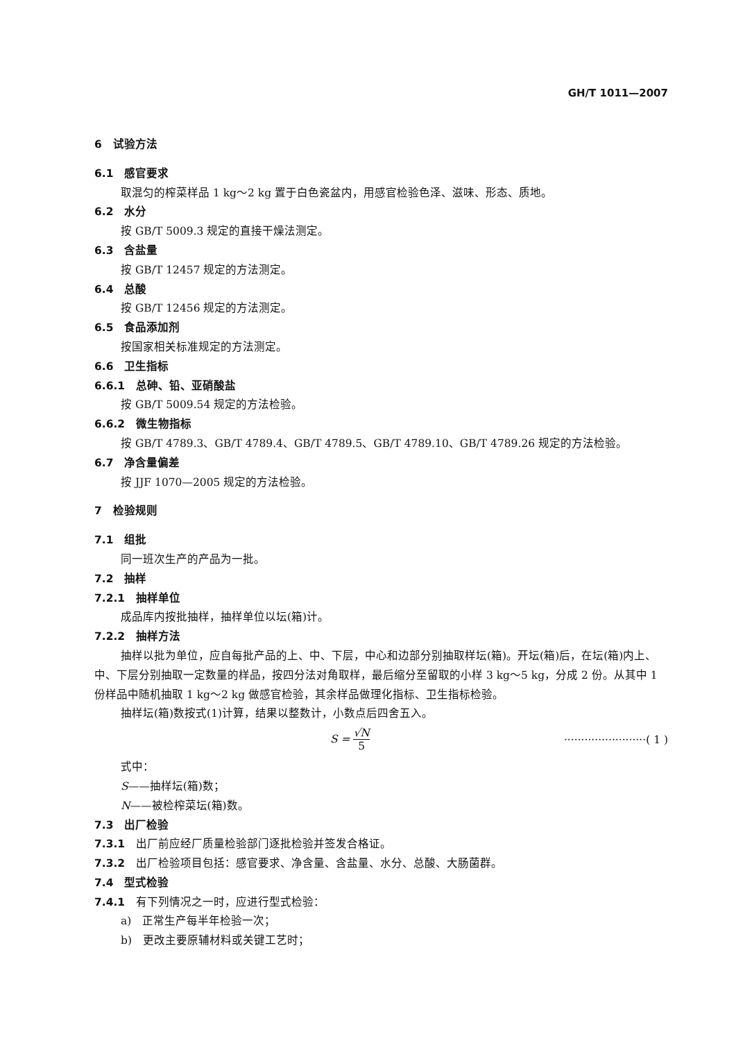GH/T 1011—2007
6　试验方法
6.1　感官要求
取混匀的榨菜样品 1 kg～2 kg 置于白色瓷盆内，用感官检验色泽、滋味、形态、质地。
6.2　水分
按 GB/T 5009.3 规定的直接干燥法测定。
6.3　含盐量
按 GB/T 12457 规定的方法测定。
6.4　总酸
按 GB/T 12456 规定的方法测定。
6.5　食品添加剂
按国家相关标准规定的方法测定。
6.6　卫生指标
6.6.1　总砷、铅、亚硝酸盐
按 GB/T 5009.54 规定的方法检验。
6.6.2　微生物指标
按 GB/T 4789.3、GB/T 4789.4、GB/T 4789.5、GB/T 4789.10、GB/T 4789.26 规定的方法检验。
6.7　净含量偏差
按 JJF 1070—2005 规定的方法检验。
7　检验规则
7.1　组批
同一班次生产的产品为一批。
7.2　抽样
7.2.1　抽样单位
成品库内按批抽样，抽样单位以坛(箱)计。
7.2.2　抽样方法
抽样以批为单位，应自每批产品的上、中、下层，中心和边部分别抽取样坛(箱)。开坛(箱)后，在坛(箱)内上、中、下层分别抽取一定数量的样品，按四分法对角取样，最后缩分至留取的小样 3 kg～5 kg，分成 2 份。从其中 1 份样品中随机抽取 1 kg～2 kg 做感官检验，其余样品做理化指标、卫生指标检验。
抽样坛(箱)数按式(1)计算，结果以整数计，小数点后四舍五入。
S = √N 5 ························( 1 )
式中：
S——抽样坛(箱)数；
N——被检榨菜坛(箱)数。
7.3　出厂检验
7.3.1　出厂前应经厂质量检验部门逐批检验并签发合格证。
7.3.2　出厂检验项目包括：感官要求、净含量、含盐量、水分、总酸、大肠菌群。
7.4　型式检验
7.4.1　有下列情况之一时，应进行型式检验：
a)　正常生产每半年检验一次；
b)　更改主要原辅材料或关键工艺时；